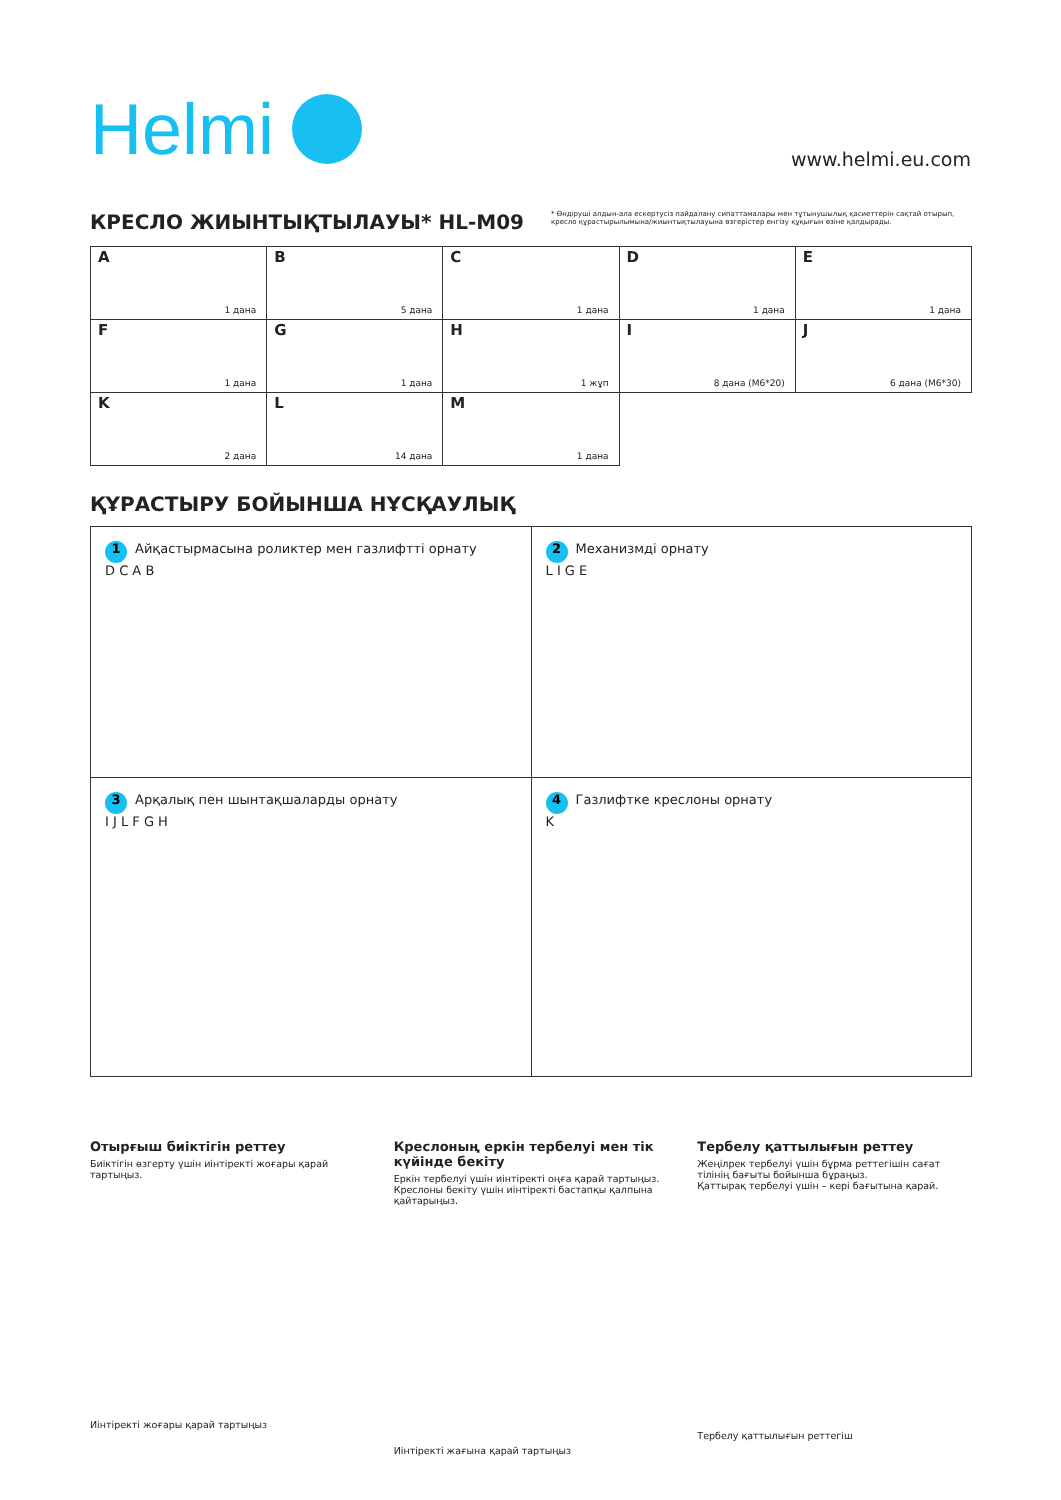Helmi
www.helmi.eu.com
КРЕСЛО ЖИЫНТЫҚТЫЛАУЫ* HL-M09
* Өндіруші алдын-ала ескертусіз пайдалану сипаттамалары мен тұтынушылық қасиеттерін сақтай отырып, кресло құрастырылымына/жиынтықтылауына өзгерістер енгізу құқығын өзіне қалдырады.
| A 1 дана | B 5 дана | C 1 дана | D 1 дана | E 1 дана |
| F 1 дана | G 1 дана | H 1 жұп | I 8 дана (M6*20) | J 6 дана (M6*30) |
| K 2 дана | L 14 дана | M 1 дана | | |
ҚҰРАСТЫРУ БОЙЫНША НҰСҚАУЛЫҚ
| 1 Айқастырмасына роликтер мен газлифтті орнату D C A B | 2 Механизмді орнату L I G E |
| 3 Арқалық пен шынтақшаларды орнату I J L F G H | 4 Газлифтке креслоны орнату K |
Отырғыш биіктігін реттеу
Биіктігін өзгерту үшін иінтіректі жоғары қарай тартыңыз.
Иінтіректі жоғары қарай тартыңыз
Креслоның еркін тербелуі мен тік күйінде бекіту
Еркін тербелуі үшін иінтіректі оңға қарай тартыңыз.
Креслоны бекіту үшін иінтіректі бастапқы қалпына қайтарыңыз.
Иінтіректі жағына қарай тартыңыз
Тербелу қаттылығын реттеу
Жеңілрек тербелуі үшін бұрма реттегішін сағат тілінің бағыты бойынша бұраңыз.
Қаттырақ тербелуі үшін – кері бағытына қарай.
Тербелу қаттылығын реттегіш